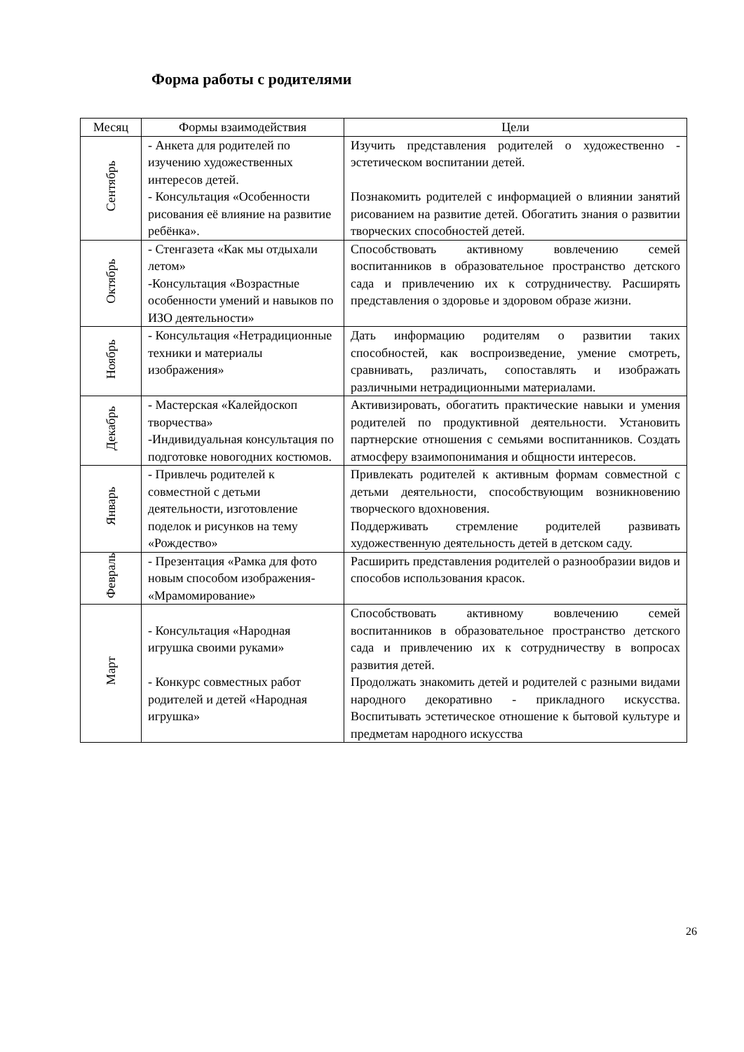Форма работы с родителями
| Месяц | Формы взаимодействия | Цели |
| --- | --- | --- |
| Сентябрь | - Анкета для родителей по изучению художественных интересов детей. - Консультация «Особенности рисования её влияние на развитие ребёнка». | Изучить представления родителей о художественно - эстетическом воспитании детей. Познакомить родителей с информацией о влиянии занятий рисованием на развитие детей. Обогатить знания о развитии творческих способностей детей. |
| Октябрь | - Стенгазета «Как мы отдыхали летом» -Консультация «Возрастные особенности умений и навыков по ИЗО деятельности» | Способствовать активному вовлечению семей воспитанников в образовательное пространство детского сада и привлечению их к сотрудничеству. Расширять представления о здоровье и здоровом образе жизни. |
| Ноябрь | - Консультация «Нетрадиционные техники и материалы изображения» | Дать информацию родителям о развитии таких способностей, как воспроизведение, умение смотреть, сравнивать, различать, сопоставлять и изображать различными нетрадиционными материалами. |
| Декабрь | - Мастерская «Калейдоскоп творчества» -Индивидуальная консультация по подготовке новогодних костюмов. | Активизировать, обогатить практические навыки и умения родителей по продуктивной деятельности. Установить партнерские отношения с семьями воспитанников. Создать атмосферу взаимопонимания и общности интересов. |
| Январь | - Привлечь родителей к совместной с детьми деятельности, изготовление поделок и рисунков на тему «Рождество» | Привлекать родителей к активным формам совместной с детьми деятельности, способствующим возникновению творческого вдохновения. Поддерживать стремление родителей развивать художественную деятельность детей в детском саду. |
| Февраль | - Презентация «Рамка для фото новым способом изображения- «Мрамомирование» | Расширить представления родителей о разнообразии видов и способов использования красок. |
| Март | - Консультация «Народная игрушка своими руками» - Конкурс совместных работ родителей и детей «Народная игрушка» | Способствовать активному вовлечению семей воспитанников в образовательное пространство детского сада и привлечению их к сотрудничеству в вопросах развития детей. Продолжать знакомить детей и родителей с разными видами народного декоративно - прикладного искусства. Воспитывать эстетическое отношение к бытовой культуре и предметам народного искусства |
26